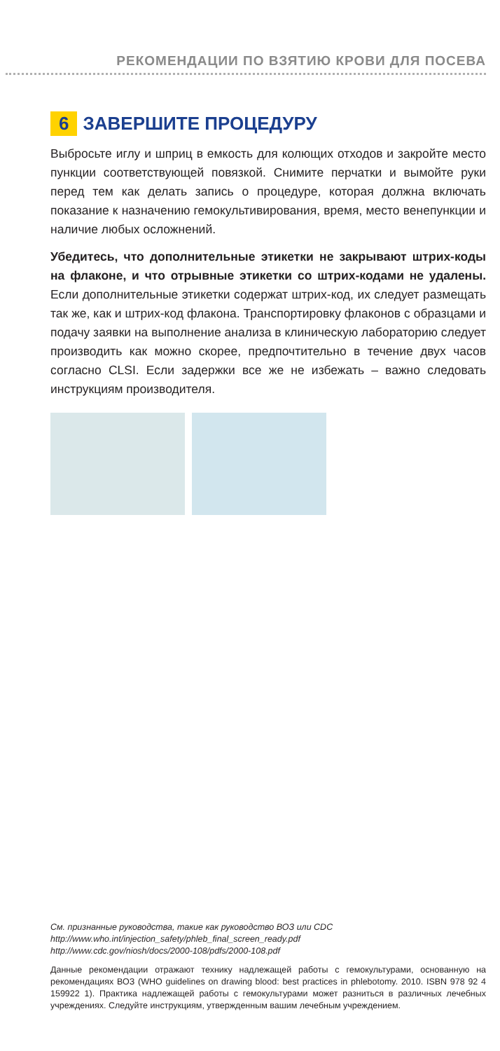РЕКОМЕНДАЦИИ ПО ВЗЯТИЮ КРОВИ ДЛЯ ПОСЕВА
6 ЗАВЕРШИТЕ ПРОЦЕДУРУ
Выбросьте иглу и шприц в емкость для колющих отходов и закройте место пункции соответствующей повязкой. Снимите перчатки и вымойте руки перед тем как делать запись о процедуре, которая должна включать показание к назначению гемокультивирования, время, место венепункции и наличие любых осложнений.
Убедитесь, что дополнительные этикетки не закрывают штрих-коды на флаконе, и что отрывные этикетки со штрих-кодами не удалены. Если дополнительные этикетки содержат штрих-код, их следует размещать так же, как и штрих-код флакона. Транспортировку флаконов с образцами и подачу заявки на выполнение анализа в клиническую лабораторию следует производить как можно скорее, предпочтительно в течение двух часов согласно CLSI. Если задержки все же не избежать – важно следовать инструкциям производителя.
См. признанные руководства, такие как руководство ВОЗ или CDC
http://www.who.int/injection_safety/phleb_final_screen_ready.pdf
http://www.cdc.gov/niosh/docs/2000-108/pdfs/2000-108.pdf
Данные рекомендации отражают технику надлежащей работы с гемокультурами, основанную на рекомендациях ВОЗ (WHO guidelines on drawing blood: best practices in phlebotomy. 2010. ISBN 978 92 4 159922 1). Практика надлежащей работы с гемокультурами может разниться в различных лечебных учреждениях. Следуйте инструкциям, утвержденным вашим лечебным учреждением.